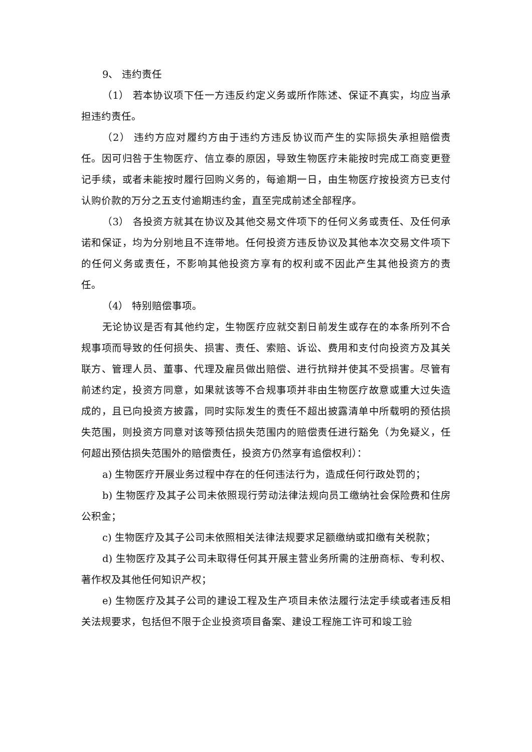9、 违约责任
（1） 若本协议项下任一方违反约定义务或所作陈述、保证不真实，均应当承担违约责任。
（2） 违约方应对履约方由于违约方违反协议而产生的实际损失承担赔偿责任。因可归咎于生物医疗、信立泰的原因，导致生物医疗未能按时完成工商变更登记手续，或者未能按时履行回购义务的，每逾期一日，由生物医疗按投资方已支付认购价款的万分之五支付逾期违约金，直至完成前述全部程序。
（3） 各投资方就其在协议及其他交易文件项下的任何义务或责任、及任何承诺和保证，均为分别地且不连带地。任何投资方违反协议及其他本次交易文件项下的任何义务或责任，不影响其他投资方享有的权利或不因此产生其他投资方的责任。
（4） 特别赔偿事项。
无论协议是否有其他约定，生物医疗应就交割日前发生或存在的本条所列不合规事项而导致的任何损失、损害、责任、索赔、诉讼、费用和支付向投资方及其关联方、管理人员、董事、代理及雇员做出赔偿、进行抗辩并使其不受损害。尽管有前述约定，投资方同意，如果就该等不合规事项并非由生物医疗故意或重大过失造成的，且已向投资方披露，同时实际发生的责任不超出披露清单中所载明的预估损失范围，则投资方同意对该等预估损失范围内的赔偿责任进行豁免（为免疑义，任何超出预估损失范围外的赔偿责任，投资方仍然享有追偿权利）：
a) 生物医疗开展业务过程中存在的任何违法行为，造成任何行政处罚的；
b) 生物医疗及其子公司未依照现行劳动法律法规向员工缴纳社会保险费和住房公积金；
c) 生物医疗及其子公司未依照相关法律法规要求足额缴纳或扣缴有关税款；
d) 生物医疗及其子公司未取得任何其开展主营业务所需的注册商标、专利权、著作权及其他任何知识产权；
e) 生物医疗及其子公司的建设工程及生产项目未依法履行法定手续或者违反相关法规要求，包括但不限于企业投资项目备案、建设工程施工许可和竣工验